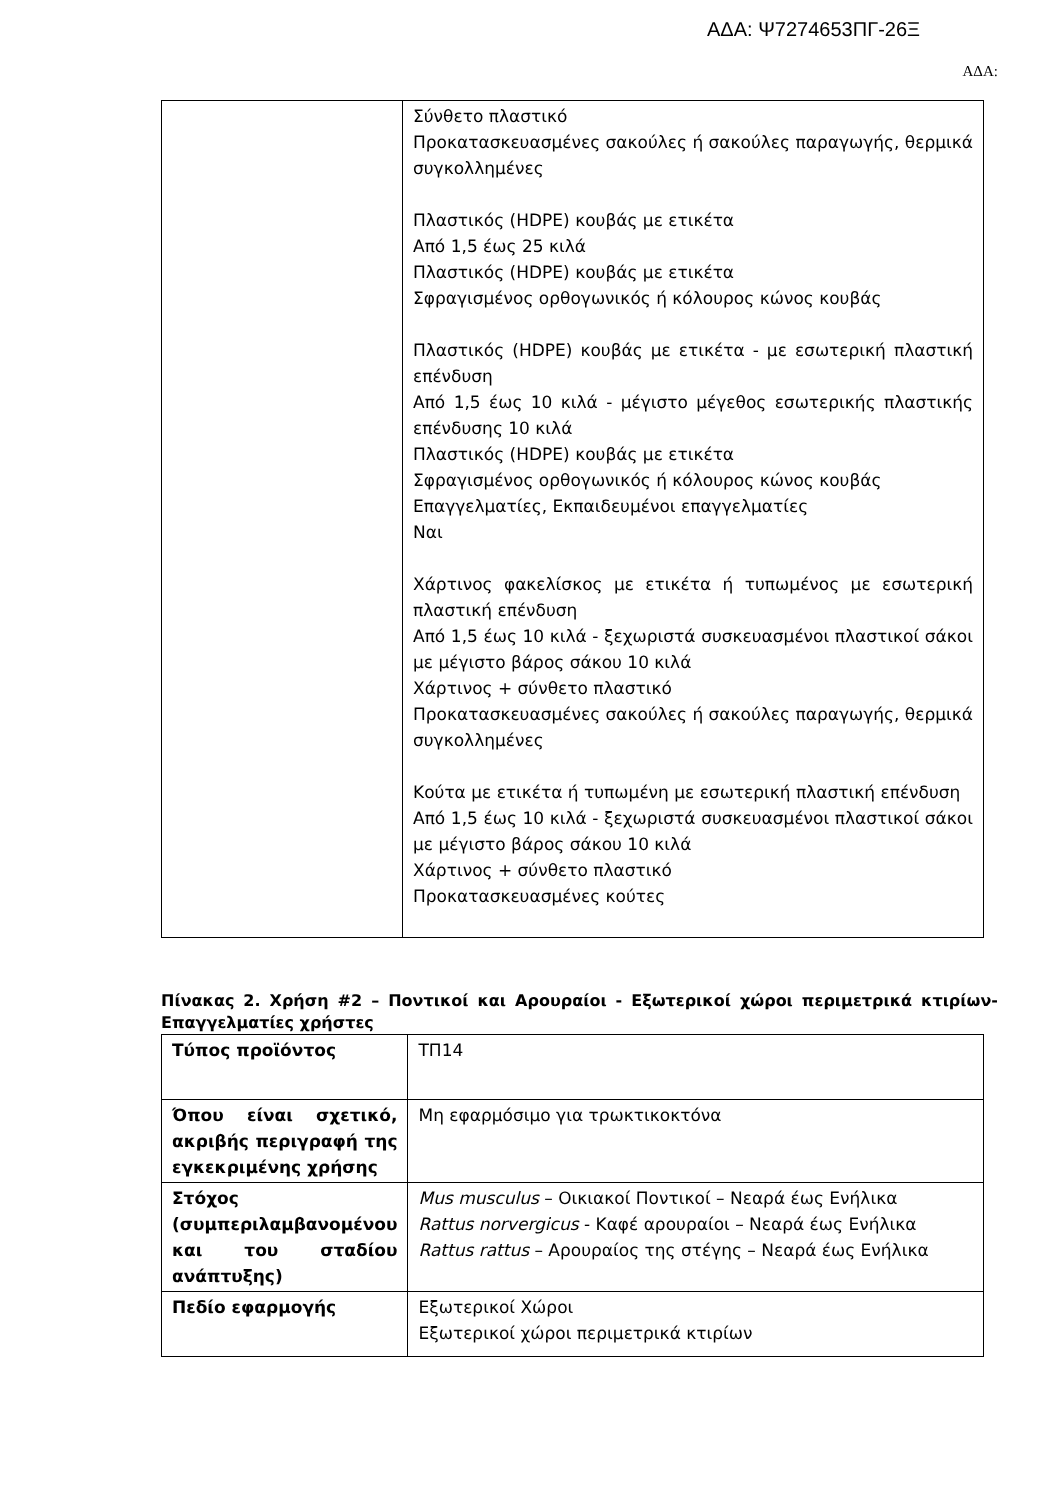ΑΔΑ: Ψ7274653ΠΓ-26Ξ
ΑΔΑ:
| | Σύνθετο πλαστικό Προκατασκευασμένες σακούλες ή σακούλες παραγωγής, θερμικά συγκολλημένες Πλαστικός (HDPE) κουβάς με ετικέτα Από 1,5 έως 25 κιλά Πλαστικός (HDPE) κουβάς με ετικέτα Σφραγισμένος ορθογωνικός ή κόλουρος κώνος κουβάς Πλαστικός (HDPE) κουβάς με ετικέτα - με εσωτερική πλαστική επένδυση Από 1,5 έως 10 κιλά - μέγιστο μέγεθος εσωτερικής πλαστικής επένδυσης 10 κιλά Πλαστικός (HDPE) κουβάς με ετικέτα Σφραγισμένος ορθογωνικός ή κόλουρος κώνος κουβάς Επαγγελματίες, Εκπαιδευμένοι επαγγελματίες Ναι Χάρτινος φακελίσκος με ετικέτα ή τυπωμένος με εσωτερική πλαστική επένδυση Από 1,5 έως 10 κιλά - ξεχωριστά συσκευασμένοι πλαστικοί σάκοι με μέγιστο βάρος σάκου 10 κιλά Χάρτινος + σύνθετο πλαστικό Προκατασκευασμένες σακούλες ή σακούλες παραγωγής, θερμικά συγκολλημένες Κούτα με ετικέτα ή τυπωμένη με εσωτερική πλαστική επένδυση Από 1,5 έως 10 κιλά - ξεχωριστά συσκευασμένοι πλαστικοί σάκοι με μέγιστο βάρος σάκου 10 κιλά Χάρτινος + σύνθετο πλαστικό Προκατασκευασμένες κούτες |
Πίνακας 2. Χρήση #2 – Ποντικοί και Αρουραίοι - Εξωτερικοί χώροι περιμετρικά κτιρίων-Επαγγελματίες χρήστες
| Τύπος προϊόντος | ΤΠ14 |
| Όπου είναι σχετικό, ακριβής περιγραφή της εγκεκριμένης χρήσης | Μη εφαρμόσιμο για τρωκτικοκτόνα |
| Στόχος (συμπεριλαμβανομένου και του σταδίου ανάπτυξης) | Mus musculus – Οικιακοί Ποντικοί – Νεαρά έως Ενήλικα Rattus norvergicus - Καφέ αρουραίοι – Νεαρά έως Ενήλικα Rattus rattus – Αρουραίος της στέγης – Νεαρά έως Ενήλικα |
| Πεδίο εφαρμογής | Εξωτερικοί Χώροι Εξωτερικοί χώροι περιμετρικά κτιρίων |